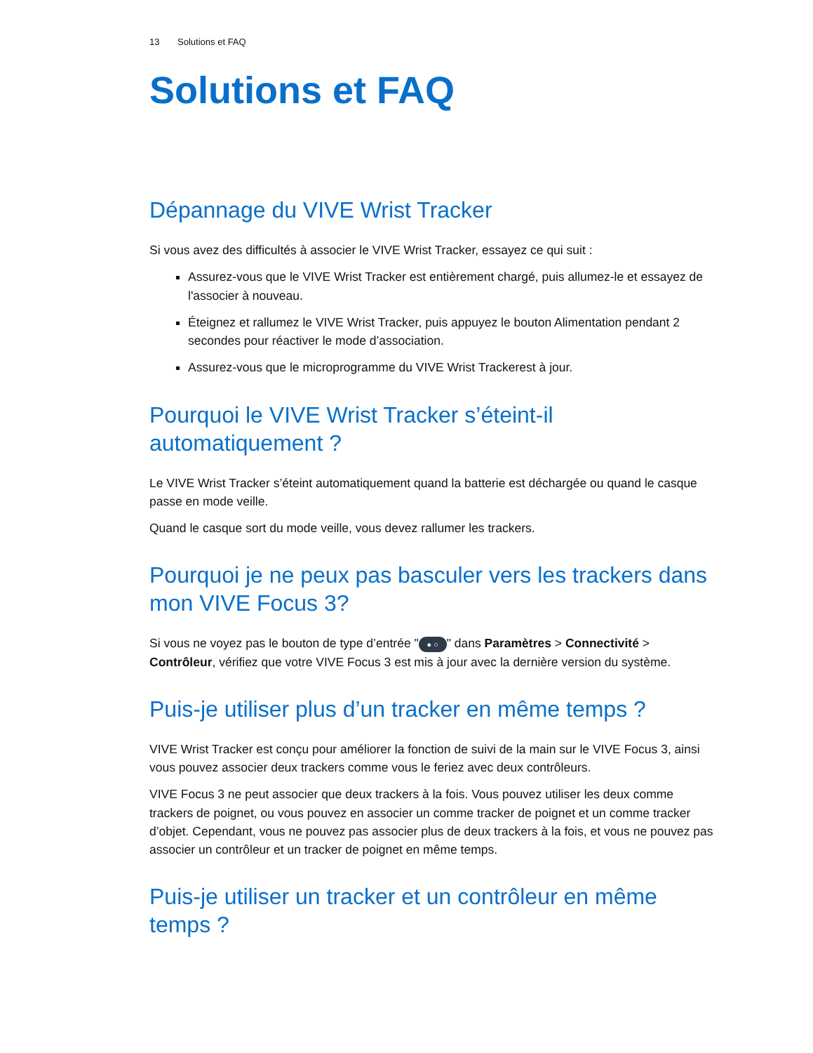13 Solutions et FAQ
Solutions et FAQ
Dépannage du VIVE Wrist Tracker
Si vous avez des difficultés à associer le VIVE Wrist Tracker, essayez ce qui suit :
Assurez-vous que le VIVE Wrist Tracker est entièrement chargé, puis allumez-le et essayez de l'associer à nouveau.
Éteignez et rallumez le VIVE Wrist Tracker, puis appuyez le bouton Alimentation pendant 2 secondes pour réactiver le mode d’association.
Assurez-vous que le microprogramme du VIVE Wrist Trackerest à jour.
Pourquoi le VIVE Wrist Tracker s’éteint-il automatiquement ?
Le VIVE Wrist Tracker s’éteint automatiquement quand la batterie est déchargée ou quand le casque passe en mode veille.
Quand le casque sort du mode veille, vous devez rallumer les trackers.
Pourquoi je ne peux pas basculer vers les trackers dans mon VIVE Focus 3?
Si vous ne voyez pas le bouton de type d’entrée " ● ○ " dans Paramètres > Connectivité > Contrôleur, vérifiez que votre VIVE Focus 3 est mis à jour avec la dernière version du système.
Puis-je utiliser plus d’un tracker en même temps ?
VIVE Wrist Tracker est conçu pour améliorer la fonction de suivi de la main sur le VIVE Focus 3, ainsi vous pouvez associer deux trackers comme vous le feriez avec deux contrôleurs.
VIVE Focus 3 ne peut associer que deux trackers à la fois. Vous pouvez utiliser les deux comme trackers de poignet, ou vous pouvez en associer un comme tracker de poignet et un comme tracker d’objet. Cependant, vous ne pouvez pas associer plus de deux trackers à la fois, et vous ne pouvez pas associer un contrôleur et un tracker de poignet en même temps.
Puis-je utiliser un tracker et un contrôleur en même temps ?